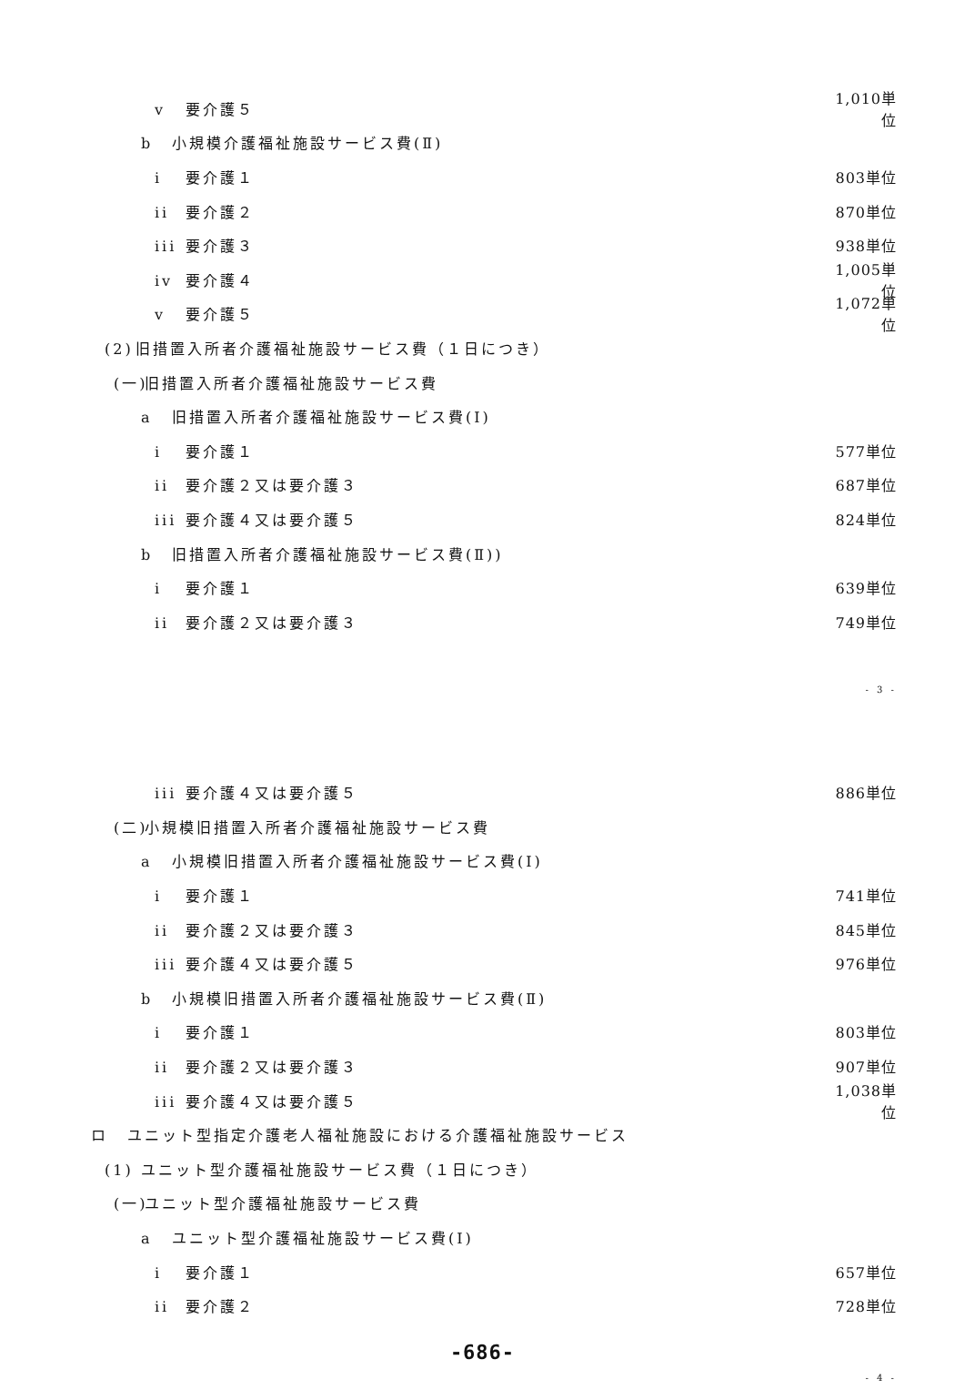v 要介護５
1,010単位
b 小規模介護福祉施設サービス費(Ⅱ)
i 要介護１ 803単位
ii 要介護２ 870単位
iii 要介護３ 938単位
iv 要介護４
1,005単位
v 要介護５
1,072単位
(2) 旧措置入所者介護福祉施設サービス費（１日につき）
(一) 旧措置入所者介護福祉施設サービス費
a 旧措置入所者介護福祉施設サービス費(Ⅰ)
i 要介護１ 577単位
ii 要介護２又は要介護３ 687単位
iii 要介護４又は要介護５ 824単位
b 旧措置入所者介護福祉施設サービス費(Ⅱ))
i 要介護１ 639単位
ii 要介護２又は要介護３ 749単位
- 3 -
iii 要介護４又は要介護５ 886単位
(二) 小規模旧措置入所者介護福祉施設サービス費
a 小規模旧措置入所者介護福祉施設サービス費(Ⅰ)
i 要介護１ 741単位
ii 要介護２又は要介護３ 845単位
iii 要介護４又は要介護５ 976単位
b 小規模旧措置入所者介護福祉施設サービス費(Ⅱ)
i 要介護１ 803単位
ii 要介護２又は要介護３ 907単位
iii 要介護４又は要介護５
1,038単位
ロ ユニット型指定介護老人福祉施設における介護福祉施設サービス
(1) ユニット型介護福祉施設サービス費（１日につき）
(一) ユニット型介護福祉施設サービス費
a ユニット型介護福祉施設サービス費(Ⅰ)
i 要介護１ 657単位
ii 要介護２ 728単位
-686-
- 4 -